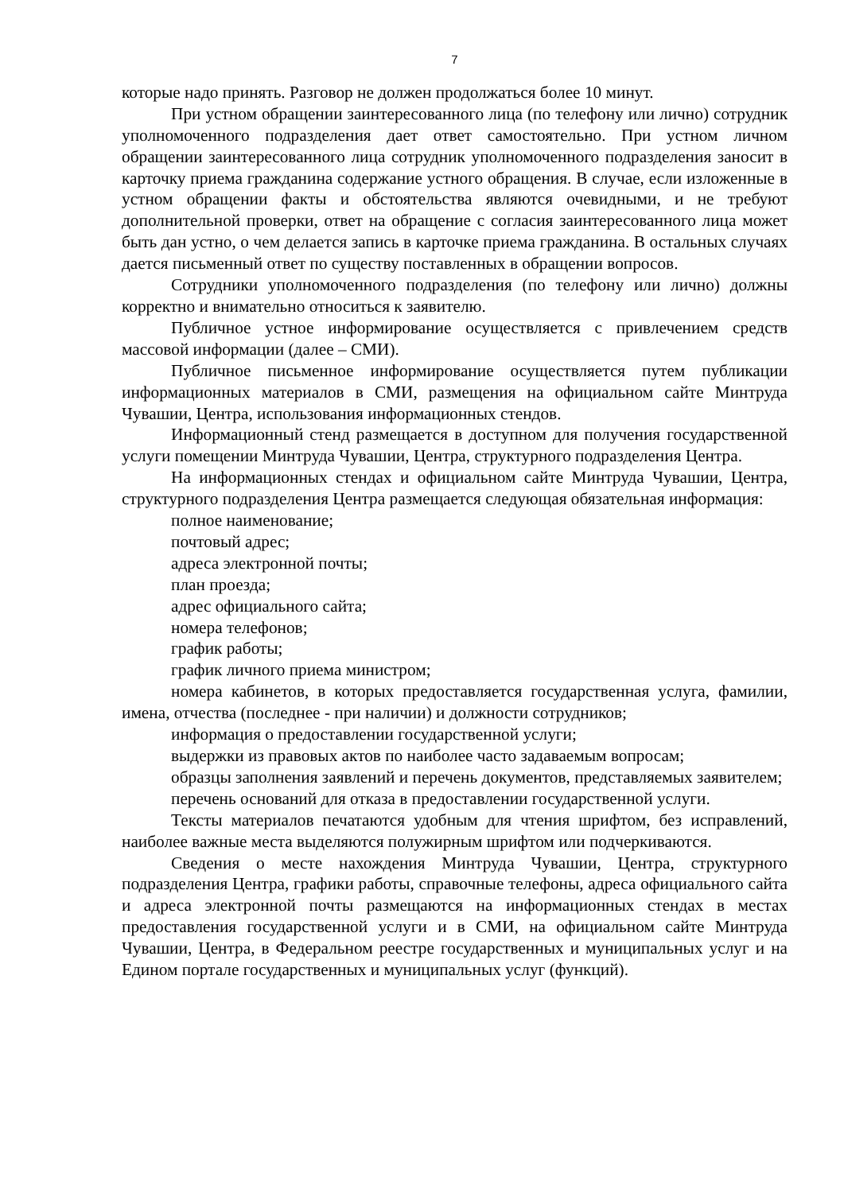7
которые надо принять. Разговор не должен продолжаться более 10 минут.
При устном обращении заинтересованного лица (по телефону или лично) сотрудник уполномоченного подразделения дает ответ самостоятельно. При устном личном обращении заинтересованного лица сотрудник уполномоченного подразделения заносит в карточку приема гражданина содержание устного обращения. В случае, если изложенные в устном обращении факты и обстоятельства являются очевидными, и не требуют дополнительной проверки, ответ на обращение с согласия заинтересованного лица может быть дан устно, о чем делается запись в карточке приема гражданина. В остальных случаях дается письменный ответ по существу поставленных в обращении вопросов.
Сотрудники уполномоченного подразделения (по телефону или лично) должны корректно и внимательно относиться к заявителю.
Публичное устное информирование осуществляется с привлечением средств массовой информации (далее – СМИ).
Публичное письменное информирование осуществляется путем публикации информационных материалов в СМИ, размещения на официальном сайте Минтруда Чувашии, Центра, использования информационных стендов.
Информационный стенд размещается в доступном для получения государственной услуги помещении Минтруда Чувашии, Центра, структурного подразделения Центра.
На информационных стендах и официальном сайте Минтруда Чувашии, Центра, структурного подразделения Центра размещается следующая обязательная информация:
полное наименование;
почтовый адрес;
адреса электронной почты;
план проезда;
адрес официального сайта;
номера телефонов;
график работы;
график личного приема министром;
номера кабинетов, в которых предоставляется государственная услуга, фамилии, имена, отчества (последнее - при наличии) и должности сотрудников;
информация о предоставлении государственной услуги;
выдержки из правовых актов по наиболее часто задаваемым вопросам;
образцы заполнения заявлений и перечень документов, представляемых заявителем;
перечень оснований для отказа в предоставлении государственной услуги.
Тексты материалов печатаются удобным для чтения шрифтом, без исправлений, наиболее важные места выделяются полужирным шрифтом или подчеркиваются.
Сведения о месте нахождения Минтруда Чувашии, Центра, структурного подразделения Центра, графики работы, справочные телефоны, адреса официального сайта и адреса электронной почты размещаются на информационных стендах в местах предоставления государственной услуги и в СМИ, на официальном сайте Минтруда Чувашии, Центра, в Федеральном реестре государственных и муниципальных услуг и на Едином портале государственных и муниципальных услуг (функций).